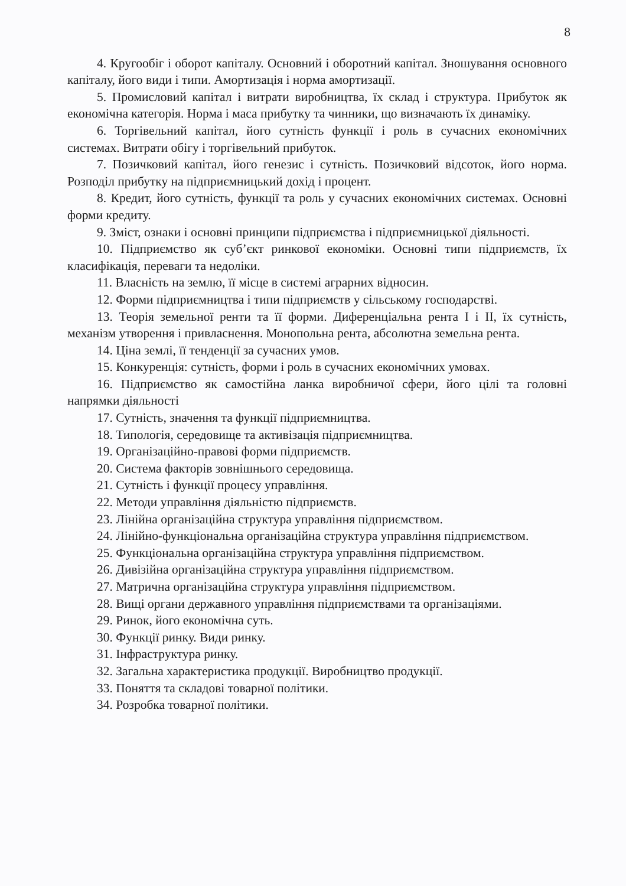8
4. Кругообіг і оборот капіталу. Основний і оборотний капітал. Зношування основного капіталу, його види і типи. Амортизація і норма амортизації.
5. Промисловий капітал і витрати виробництва, їх склад і структура. Прибуток як економічна категорія. Норма і маса прибутку та чинники, що визначають їх динаміку.
6. Торгівельний капітал, його сутність функції і роль в сучасних економічних системах. Витрати обігу і торгівельний прибуток.
7. Позичковий капітал, його генезис і сутність. Позичковий відсоток, його норма. Розподіл прибутку на підприємницький дохід і процент.
8. Кредит, його сутність, функції та роль у сучасних економічних системах. Основні форми кредиту.
9. Зміст, ознаки і основні принципи підприємства і підприємницької діяльності.
10. Підприємство як суб’єкт ринкової економіки. Основні типи підприємств, їх класифікація, переваги та недоліки.
11. Власність на землю, її місце в системі аграрних відносин.
12. Форми підприємництва і типи підприємств у сільському господарстві.
13. Теорія земельної ренти та її форми. Диференціальна рента I і II, їх сутність, механізм утворення і привласнення. Монопольна рента, абсолютна земельна рента.
14. Ціна землі, її тенденції за сучасних умов.
15. Конкуренція: сутність, форми і роль в сучасних економічних умовах.
16. Підприємство як самостійна ланка виробничої сфери, його цілі та головні напрямки діяльності
17. Сутність, значення та функції підприємництва.
18. Типологія, середовище та активізація підприємництва.
19. Організаційно-правові форми підприємств.
20. Система факторів зовнішнього середовища.
21. Сутність і функції процесу управління.
22. Методи управління діяльністю підприємств.
23. Лінійна організаційна структура управління підприємством.
24. Лінійно-функціональна організаційна структура управління підприємством.
25. Функціональна організаційна структура управління підприємством.
26. Дивізійна організаційна структура управління підприємством.
27. Матрична організаційна структура управління підприємством.
28. Вищі органи державного управління підприємствами та організаціями.
29. Ринок, його економічна суть.
30. Функції ринку. Види ринку.
31. Інфраструктура ринку.
32. Загальна характеристика продукції. Виробництво продукції.
33. Поняття та складові товарної політики.
34. Розробка товарної політики.